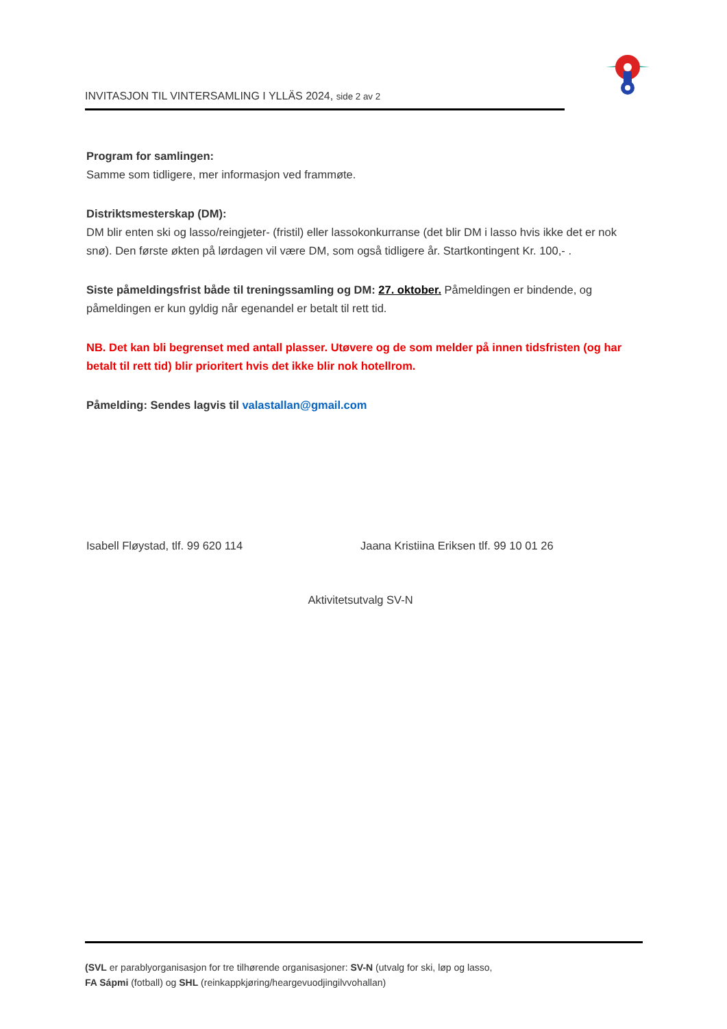INVITASJON TIL VINTERSAMLING I YLLÄS 2024, side 2 av 2
Program for samlingen:
Samme som tidligere, mer informasjon ved frammøte.
Distriktsmesterskap (DM):
DM blir enten ski og lasso/reingjeter- (fristil) eller lassokonkurranse (det blir DM i lasso hvis ikke det er nok snø). Den første økten på lørdagen vil være DM, som også tidligere år. Startkontingent Kr. 100,- .
Siste påmeldingsfrist både til treningssamling og DM: 27. oktober. Påmeldingen er bindende, og påmeldingen er kun gyldig når egenandel er betalt til rett tid.
NB. Det kan bli begrenset med antall plasser. Utøvere og de som melder på innen tidsfristen (og har betalt til rett tid) blir prioritert hvis det ikke blir nok hotellrom.
Påmelding: Sendes lagvis til valastallan@gmail.com
Isabell Fløystad, tlf. 99 620 114 Jaana Kristiina Eriksen tlf. 99 10 01 26
Aktivitetsutvalg SV-N
(SVL er parablyorganisasjon for tre tilhørende organisasjoner: SV-N (utvalg for ski, løp og lasso,
FA Sápmi (fotball) og SHL (reinkappkjøring/heargevuodjingilvvohallan)